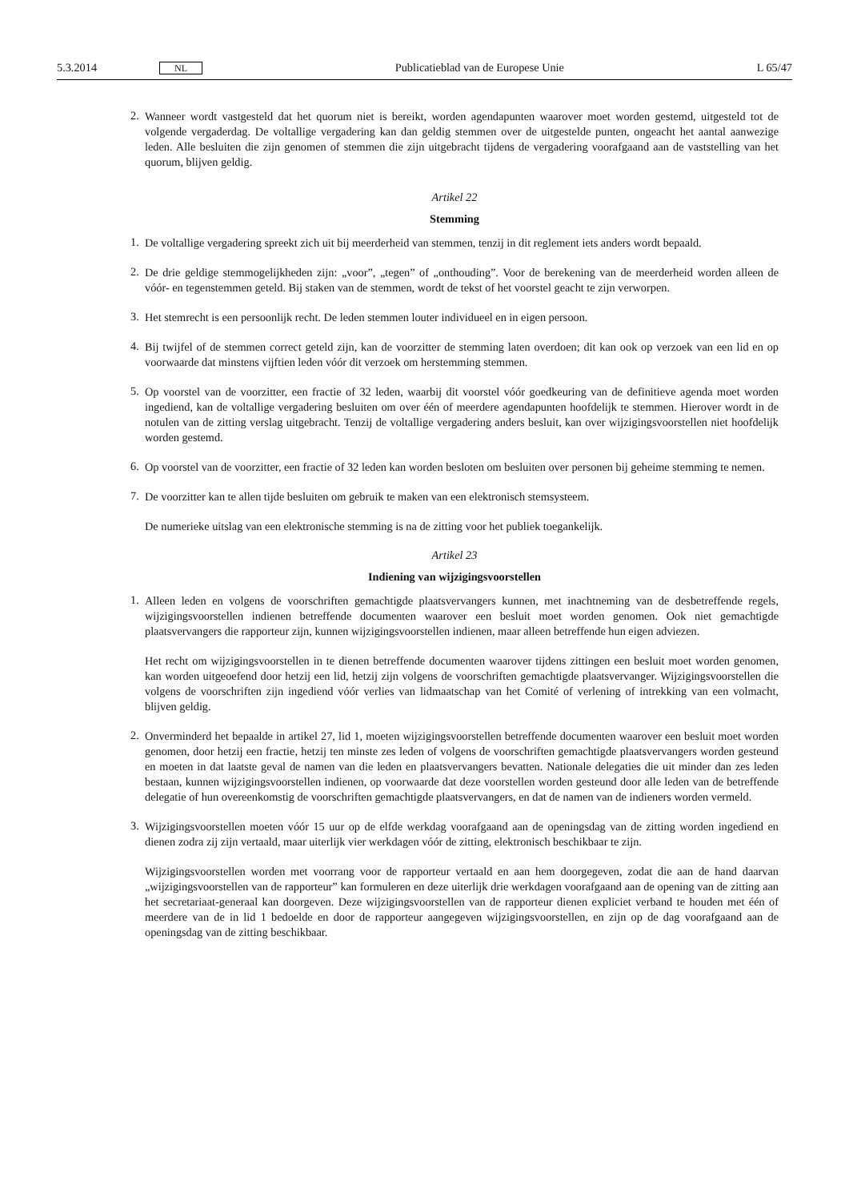5.3.2014 NL Publicatieblad van de Europese Unie L 65/47
2.
Wanneer wordt vastgesteld dat het quorum niet is bereikt, worden agendapunten waarover moet worden gestemd, uitgesteld tot de volgende vergaderdag. De voltallige vergadering kan dan geldig stemmen over de uitgestelde punten, ongeacht het aantal aanwezige leden. Alle besluiten die zijn genomen of stemmen die zijn uitgebracht tijdens de vergadering voorafgaand aan de vaststelling van het quorum, blijven geldig.
Artikel 22
Stemming
1.
De voltallige vergadering spreekt zich uit bij meerderheid van stemmen, tenzij in dit reglement iets anders wordt bepaald.
2.
De drie geldige stemmogelijkheden zijn: „voor”, „tegen” of „onthouding”. Voor de berekening van de meerderheid worden alleen de vóór- en tegenstemmen geteld. Bij staken van de stemmen, wordt de tekst of het voorstel geacht te zijn verworpen.
3.
Het stemrecht is een persoonlijk recht. De leden stemmen louter individueel en in eigen persoon.
4.
Bij twijfel of de stemmen correct geteld zijn, kan de voorzitter de stemming laten overdoen; dit kan ook op verzoek van een lid en op voorwaarde dat minstens vijftien leden vóór dit verzoek om herstemming stemmen.
5.
Op voorstel van de voorzitter, een fractie of 32 leden, waarbij dit voorstel vóór goedkeuring van de definitieve agenda moet worden ingediend, kan de voltallige vergadering besluiten om over één of meerdere agendapunten hoofdelijk te stemmen. Hierover wordt in de notulen van de zitting verslag uitgebracht. Tenzij de voltallige vergadering anders besluit, kan over wijzigingsvoorstellen niet hoofdelijk worden gestemd.
6.
Op voorstel van de voorzitter, een fractie of 32 leden kan worden besloten om besluiten over personen bij geheime stemming te nemen.
7.
De voorzitter kan te allen tijde besluiten om gebruik te maken van een elektronisch stemsysteem.
De numerieke uitslag van een elektronische stemming is na de zitting voor het publiek toegankelijk.
Artikel 23
Indiening van wijzigingsvoorstellen
1.
Alleen leden en volgens de voorschriften gemachtigde plaatsvervangers kunnen, met inachtneming van de desbetreffende regels, wijzigingsvoorstellen indienen betreffende documenten waarover een besluit moet worden genomen. Ook niet gemachtigde plaatsvervangers die rapporteur zijn, kunnen wijzigingsvoorstellen indienen, maar alleen betreffende hun eigen adviezen.
Het recht om wijzigingsvoorstellen in te dienen betreffende documenten waarover tijdens zittingen een besluit moet worden genomen, kan worden uitgeoefend door hetzij een lid, hetzij zijn volgens de voorschriften gemachtigde plaatsvervanger. Wijzigingsvoorstellen die volgens de voorschriften zijn ingediend vóór verlies van lidmaatschap van het Comité of verlening of intrekking van een volmacht, blijven geldig.
2.
Onverminderd het bepaalde in artikel 27, lid 1, moeten wijzigingsvoorstellen betreffende documenten waarover een besluit moet worden genomen, door hetzij een fractie, hetzij ten minste zes leden of volgens de voorschriften gemachtigde plaatsvervangers worden gesteund en moeten in dat laatste geval de namen van die leden en plaatsvervangers bevatten. Nationale delegaties die uit minder dan zes leden bestaan, kunnen wijzigingsvoorstellen indienen, op voorwaarde dat deze voorstellen worden gesteund door alle leden van de betreffende delegatie of hun overeenkomstig de voorschriften gemachtigde plaatsvervangers, en dat de namen van de indieners worden vermeld.
3.
Wijzigingsvoorstellen moeten vóór 15 uur op de elfde werkdag voorafgaand aan de openingsdag van de zitting worden ingediend en dienen zodra zij zijn vertaald, maar uiterlijk vier werkdagen vóór de zitting, elektronisch beschikbaar te zijn.
Wijzigingsvoorstellen worden met voorrang voor de rapporteur vertaald en aan hem doorgegeven, zodat die aan de hand daarvan „wijzigingsvoorstellen van de rapporteur” kan formuleren en deze uiterlijk drie werkdagen voorafgaand aan de opening van de zitting aan het secretariaat-generaal kan doorgeven. Deze wijzigingsvoorstellen van de rapporteur dienen expliciet verband te houden met één of meerdere van de in lid 1 bedoelde en door de rapporteur aangegeven wijzigingsvoorstellen, en zijn op de dag voorafgaand aan de openingsdag van de zitting beschikbaar.